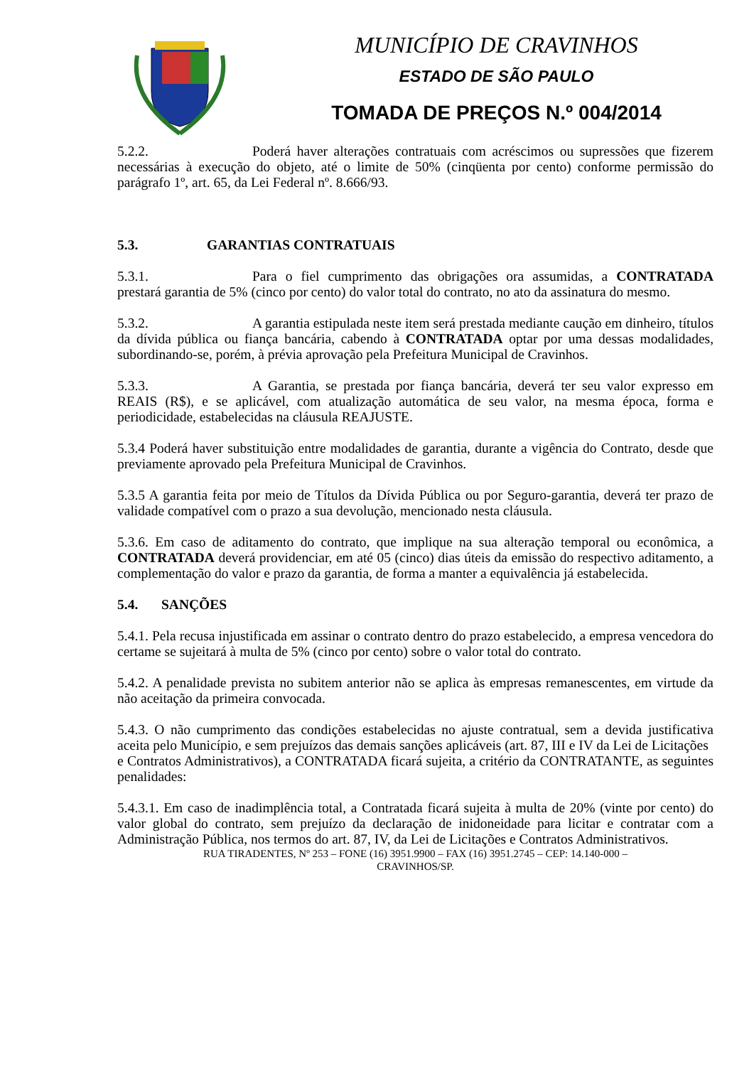MUNICÍPIO DE CRAVINHOS
ESTADO DE SÃO PAULO
TOMADA DE PREÇOS N.º 004/2014
5.2.2. Poderá haver alterações contratuais com acréscimos ou supressões que fizerem necessárias à execução do objeto, até o limite de 50% (cinqüenta por cento) conforme permissão do parágrafo 1º, art. 65, da Lei Federal nº. 8.666/93.
5.3. GARANTIAS CONTRATUAIS
5.3.1. Para o fiel cumprimento das obrigações ora assumidas, a CONTRATADA prestará garantia de 5% (cinco por cento) do valor total do contrato, no ato da assinatura do mesmo.
5.3.2. A garantia estipulada neste item será prestada mediante caução em dinheiro, títulos da dívida pública ou fiança bancária, cabendo à CONTRATADA optar por uma dessas modalidades, subordinando-se, porém, à prévia aprovação pela Prefeitura Municipal de Cravinhos.
5.3.3. A Garantia, se prestada por fiança bancária, deverá ter seu valor expresso em REAIS (R$), e se aplicável, com atualização automática de seu valor, na mesma época, forma e periodicidade, estabelecidas na cláusula REAJUSTE.
5.3.4 Poderá haver substituição entre modalidades de garantia, durante a vigência do Contrato, desde que previamente aprovado pela Prefeitura Municipal de Cravinhos.
5.3.5 A garantia feita por meio de Títulos da Dívida Pública ou por Seguro-garantia, deverá ter prazo de validade compatível com o prazo a sua devolução, mencionado nesta cláusula.
5.3.6. Em caso de aditamento do contrato, que implique na sua alteração temporal ou econômica, a CONTRATADA deverá providenciar, em até 05 (cinco) dias úteis da emissão do respectivo aditamento, a complementação do valor e prazo da garantia, de forma a manter a equivalência já estabelecida.
5.4. SANÇÕES
5.4.1. Pela recusa injustificada em assinar o contrato dentro do prazo estabelecido, a empresa vencedora do certame se sujeitará à multa de 5% (cinco por cento) sobre o valor total do contrato.
5.4.2. A penalidade prevista no subitem anterior não se aplica às empresas remanescentes, em virtude da não aceitação da primeira convocada.
5.4.3. O não cumprimento das condições estabelecidas no ajuste contratual, sem a devida justificativa aceita pelo Município, e sem prejuízos das demais sanções aplicáveis (art. 87, III e IV da Lei de Licitações
e Contratos Administrativos), a CONTRATADA ficará sujeita, a critério da CONTRATANTE, as seguintes penalidades:
5.4.3.1. Em caso de inadimplência total, a Contratada ficará sujeita à multa de 20% (vinte por cento) do valor global do contrato, sem prejuízo da declaração de inidoneidade para licitar e contratar com a Administração Pública, nos termos do art. 87, IV, da Lei de Licitações e Contratos Administrativos.
RUA TIRADENTES, Nº 253 – FONE (16) 3951.9900 – FAX (16) 3951.2745 – CEP: 14.140-000 –
CRAVINHOS/SP.